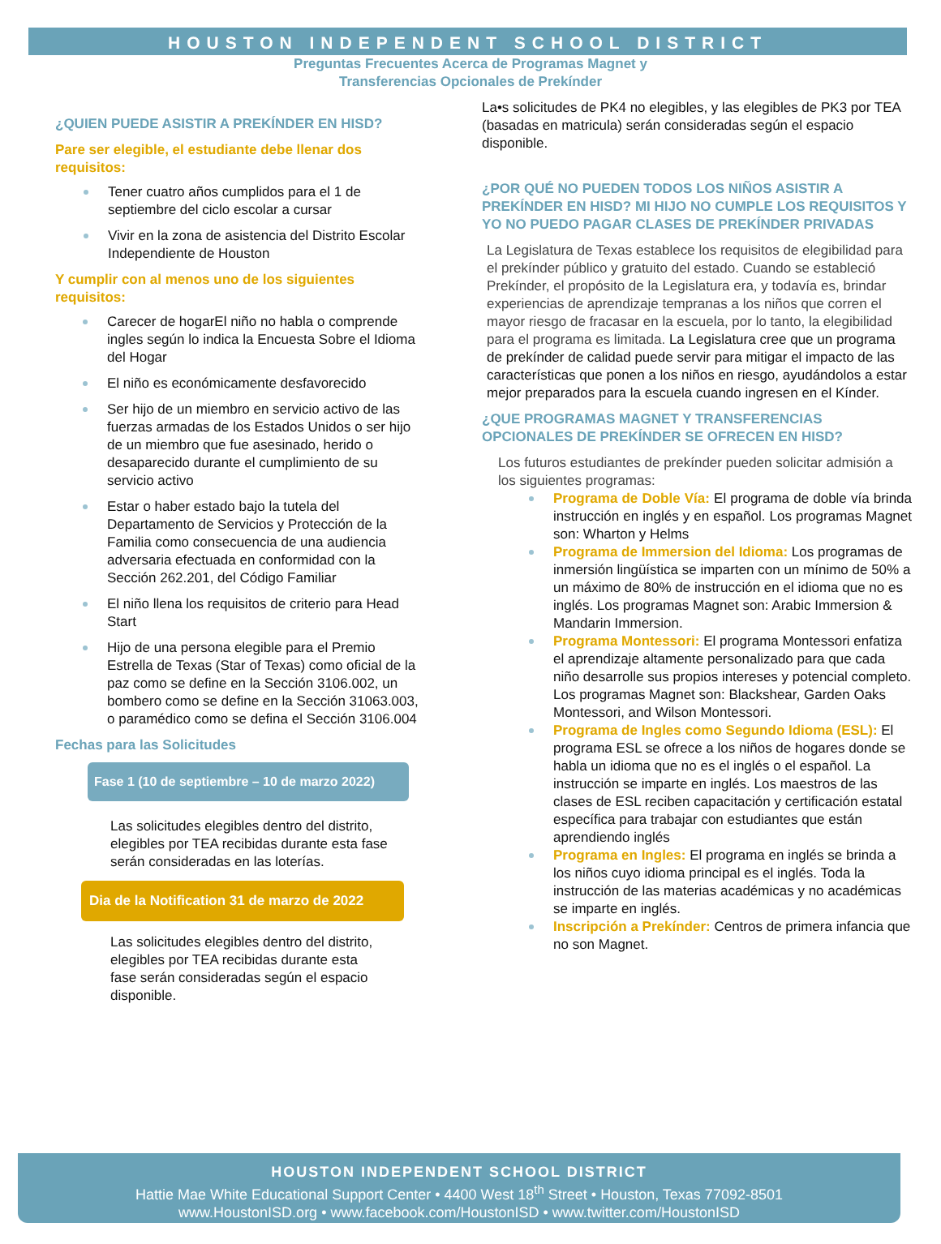HOUSTON INDEPENDENT SCHOOL DISTRICT
Preguntas Frecuentes Acerca de Programas Magnet y
Transferencias Opcionales de Prekínder
¿QUIEN PUEDE ASISTIR A PREKÍNDER EN HISD?
Pare ser elegible, el estudiante debe llenar dos requisitos:
Tener cuatro años cumplidos para el 1 de septiembre del ciclo escolar a cursar
Vivir en la zona de asistencia del Distrito Escolar Independiente de Houston
Y cumplir con al menos uno de los siguientes requisitos:
Carecer de hogarEl niño no habla o comprende ingles según lo indica la Encuesta Sobre el Idioma del Hogar
El niño es económicamente desfavorecido
Ser hijo de un miembro en servicio activo de las fuerzas armadas de los Estados Unidos o ser hijo de un miembro que fue asesinado, herido o desaparecido durante el cumplimiento de su servicio activo
Estar o haber estado bajo la tutela del Departamento de Servicios y Protección de la Familia como consecuencia de una audiencia adversaria efectuada en conformidad con la Sección 262.201, del Código Familiar
El niño llena los requisitos de criterio para Head Start
Hijo de una persona elegible para el Premio Estrella de Texas (Star of Texas) como oficial de la paz como se define en la Sección 3106.002, un bombero como se define en la Sección 31063.003, o paramédico como se defina el Sección 3106.004
Fechas para las Solicitudes
Fase 1 (10 de septiembre – 10 de marzo 2022)
Las solicitudes elegibles dentro del distrito, elegibles por TEA recibidas durante esta fase serán consideradas en las loterías.
Dia de la Notification 31 de marzo de 2022
Las solicitudes elegibles dentro del distrito, elegibles por TEA recibidas durante esta fase serán consideradas según el espacio disponible.
La•s solicitudes de PK4 no elegibles, y las elegibles de PK3 por TEA (basadas en matricula) serán consideradas según el espacio disponible.
¿POR QUÉ NO PUEDEN TODOS LOS NIÑOS ASISTIR A PREKÍNDER EN HISD? MI HIJO NO CUMPLE LOS REQUISITOS Y YO NO PUEDO PAGAR CLASES DE PREKÍNDER PRIVADAS
La Legislatura de Texas establece los requisitos de elegibilidad para el prekínder público y gratuito del estado. Cuando se estableció Prekínder, el propósito de la Legislatura era, y todavía es, brindar experiencias de aprendizaje tempranas a los niños que corren el mayor riesgo de fracasar en la escuela, por lo tanto, la elegibilidad para el programa es limitada. La Legislatura cree que un programa de prekínder de calidad puede servir para mitigar el impacto de las características que ponen a los niños en riesgo, ayudándolos a estar mejor preparados para la escuela cuando ingresen en el Kínder.
¿QUE PROGRAMAS MAGNET Y TRANSFERENCIAS OPCIONALES DE PREKÍNDER SE OFRECEN EN HISD?
Los futuros estudiantes de prekínder pueden solicitar admisión a los siguientes programas:
Programa de Doble Vía: El programa de doble vía brinda instrucción en inglés y en español. Los programas Magnet son: Wharton y Helms
Programa de Immersion del Idioma: Los programas de inmersión lingüística se imparten con un mínimo de 50% a un máximo de 80% de instrucción en el idioma que no es inglés. Los programas Magnet son: Arabic Immersion & Mandarin Immersion.
Programa Montessori: El programa Montessori enfatiza el aprendizaje altamente personalizado para que cada niño desarrolle sus propios intereses y potencial completo. Los programas Magnet son: Blackshear, Garden Oaks Montessori, and Wilson Montessori.
Programa de Ingles como Segundo Idioma (ESL): El programa ESL se ofrece a los niños de hogares donde se habla un idioma que no es el inglés o el español. La instrucción se imparte en inglés. Los maestros de las clases de ESL reciben capacitación y certificación estatal específica para trabajar con estudiantes que están aprendiendo inglés
Programa en Ingles: El programa en inglés se brinda a los niños cuyo idioma principal es el inglés. Toda la instrucción de las materias académicas y no académicas se imparte en inglés.
Inscripción a Prekínder: Centros de primera infancia que no son Magnet.
HOUSTON INDEPENDENT SCHOOL DISTRICT
Hattie Mae White Educational Support Center • 4400 West 18<sup>th</sup> Street • Houston, Texas 77092-8501
www.HoustonISD.org • www.facebook.com/HoustonISD • www.twitter.com/HoustonISD